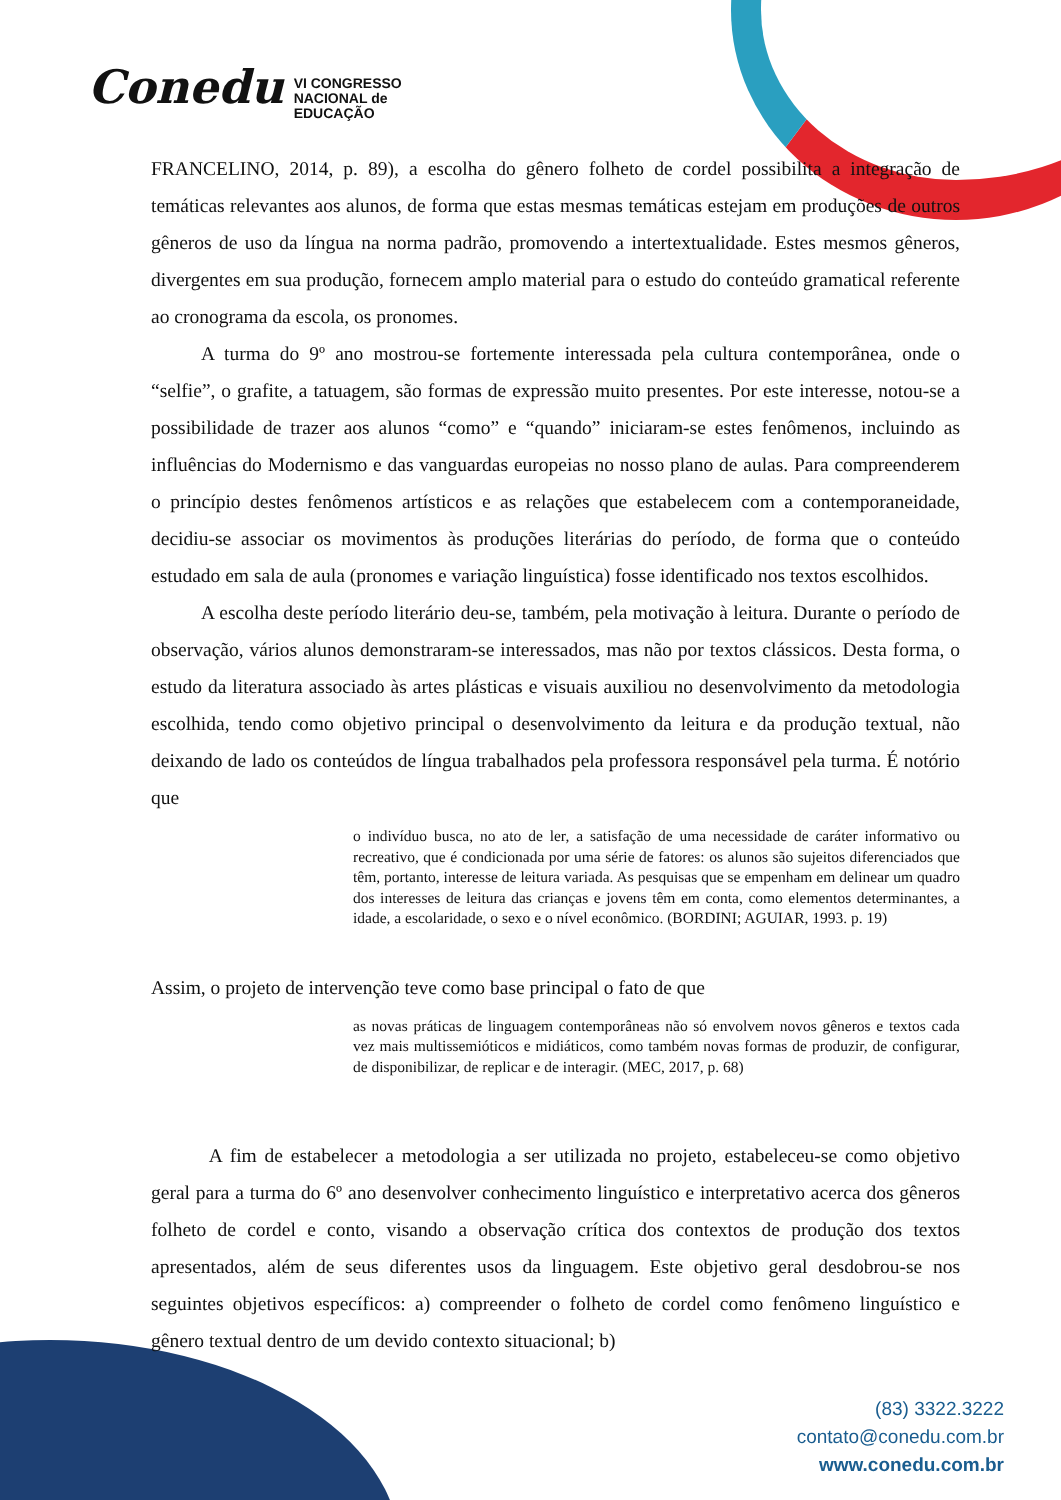Conedu VI CONGRESSO
NACIONAL de
EDUCAÇÃO
FRANCELINO, 2014, p. 89), a escolha do gênero folheto de cordel possibilita a integração de temáticas relevantes aos alunos, de forma que estas mesmas temáticas estejam em produções de outros gêneros de uso da língua na norma padrão, promovendo a intertextualidade. Estes mesmos gêneros, divergentes em sua produção, fornecem amplo material para o estudo do conteúdo gramatical referente ao cronograma da escola, os pronomes.
A turma do 9º ano mostrou-se fortemente interessada pela cultura contemporânea, onde o “selfie”, o grafite, a tatuagem, são formas de expressão muito presentes. Por este interesse, notou-se a possibilidade de trazer aos alunos “como” e “quando” iniciaram-se estes fenômenos, incluindo as influências do Modernismo e das vanguardas europeias no nosso plano de aulas. Para compreenderem o princípio destes fenômenos artísticos e as relações que estabelecem com a contemporaneidade, decidiu-se associar os movimentos às produções literárias do período, de forma que o conteúdo estudado em sala de aula (pronomes e variação linguística) fosse identificado nos textos escolhidos.
A escolha deste período literário deu-se, também, pela motivação à leitura. Durante o período de observação, vários alunos demonstraram-se interessados, mas não por textos clássicos. Desta forma, o estudo da literatura associado às artes plásticas e visuais auxiliou no desenvolvimento da metodologia escolhida, tendo como objetivo principal o desenvolvimento da leitura e da produção textual, não deixando de lado os conteúdos de língua trabalhados pela professora responsável pela turma. É notório que
o indivíduo busca, no ato de ler, a satisfação de uma necessidade de caráter informativo ou recreativo, que é condicionada por uma série de fatores: os alunos são sujeitos diferenciados que têm, portanto, interesse de leitura variada. As pesquisas que se empenham em delinear um quadro dos interesses de leitura das crianças e jovens têm em conta, como elementos determinantes, a idade, a escolaridade, o sexo e o nível econômico. (BORDINI; AGUIAR, 1993. p. 19)
Assim, o projeto de intervenção teve como base principal o fato de que
as novas práticas de linguagem contemporâneas não só envolvem novos gêneros e textos cada vez mais multissemióticos e midiáticos, como também novas formas de produzir, de configurar, de disponibilizar, de replicar e de interagir. (MEC, 2017, p. 68)
A fim de estabelecer a metodologia a ser utilizada no projeto, estabeleceu-se como objetivo geral para a turma do 6º ano desenvolver conhecimento linguístico e interpretativo acerca dos gêneros folheto de cordel e conto, visando a observação crítica dos contextos de produção dos textos apresentados, além de seus diferentes usos da linguagem. Este objetivo geral desdobrou-se nos seguintes objetivos específicos: a) compreender o folheto de cordel como fenômeno linguístico e gênero textual dentro de um devido contexto situacional; b)
(83) 3322.3222
contato@conedu.com.br
www.conedu.com.br